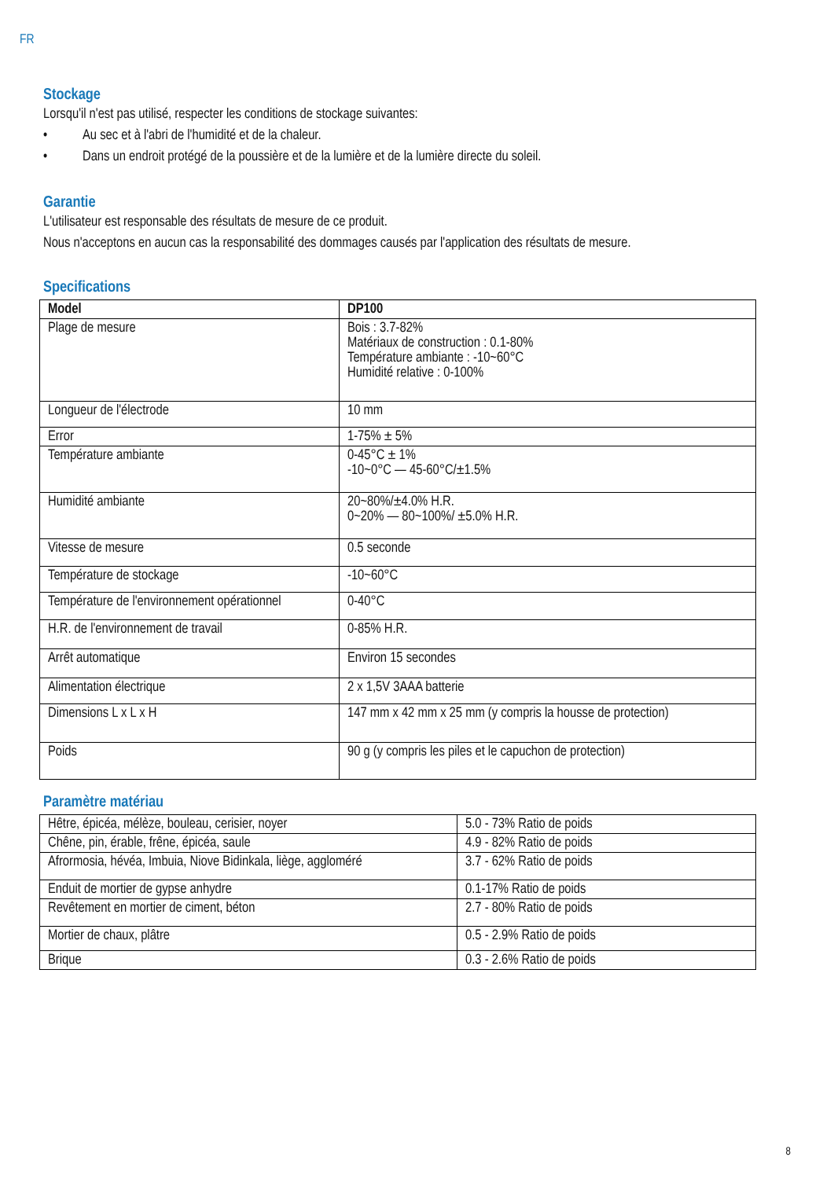FR
Stockage
Lorsqu'il n'est pas utilisé, respecter les conditions de stockage suivantes:
• Au sec et à l'abri de l'humidité et de la chaleur.
• Dans un endroit protégé de la poussière et de la lumière et de la lumière directe du soleil.
Garantie
L'utilisateur est responsable des résultats de mesure de ce produit.
Nous n'acceptons en aucun cas la responsabilité des dommages causés par l'application des résultats de mesure.
Specifications
| Model | DP100 |
| Plage de mesure | Bois : 3.7-82% Matériaux de construction : 0.1-80% Température ambiante : -10~60°C Humidité relative : 0-100% |
| Longueur de l'électrode | 10 mm |
| Error | 1-75% ± 5% |
| Température ambiante | 0-45°C ± 1% -10~0°C — 45-60°C/±1.5% |
| Humidité ambiante | 20~80%/±4.0% H.R. 0~20% — 80~100%/ ±5.0% H.R. |
| Vitesse de mesure | 0.5 seconde |
| Température de stockage | -10~60°C |
| Température de l'environnement opérationnel | 0-40°C |
| H.R. de l'environnement de travail | 0-85% H.R. |
| Arrêt automatique | Environ 15 secondes |
| Alimentation électrique | 2 x 1,5V 3AAA batterie |
| Dimensions L x L x H | 147 mm x 42 mm x 25 mm (y compris la housse de protection) |
| Poids | 90 g (y compris les piles et le capuchon de protection) |
Paramètre matériau
| Hêtre, épicéa, mélèze, bouleau, cerisier, noyer | 5.0 - 73% Ratio de poids |
| Chêne, pin, érable, frêne, épicéa, saule | 4.9 - 82% Ratio de poids |
| Afrormosia, hévéa, Imbuia, Niove Bidinkala, liège, aggloméré | 3.7 - 62% Ratio de poids |
| Enduit de mortier de gypse anhydre | 0.1-17% Ratio de poids |
| Revêtement en mortier de ciment, béton | 2.7 - 80% Ratio de poids |
| Mortier de chaux, plâtre | 0.5 - 2.9% Ratio de poids |
| Brique | 0.3 - 2.6% Ratio de poids |
8